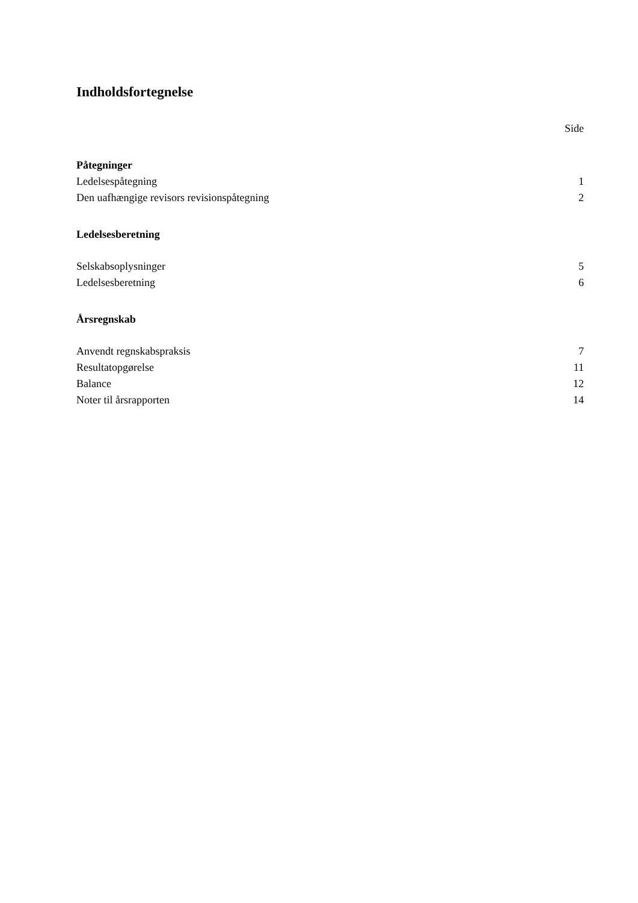Indholdsfortegnelse
Side
Påtegninger
Ledelsespåtegning 1
Den uafhængige revisors revisionspåtegning 2
Ledelsesberetning
Selskabsoplysninger 5
Ledelsesberetning 6
Årsregnskab
Anvendt regnskabspraksis 7
Resultatopgørelse 11
Balance 12
Noter til årsrapporten 14